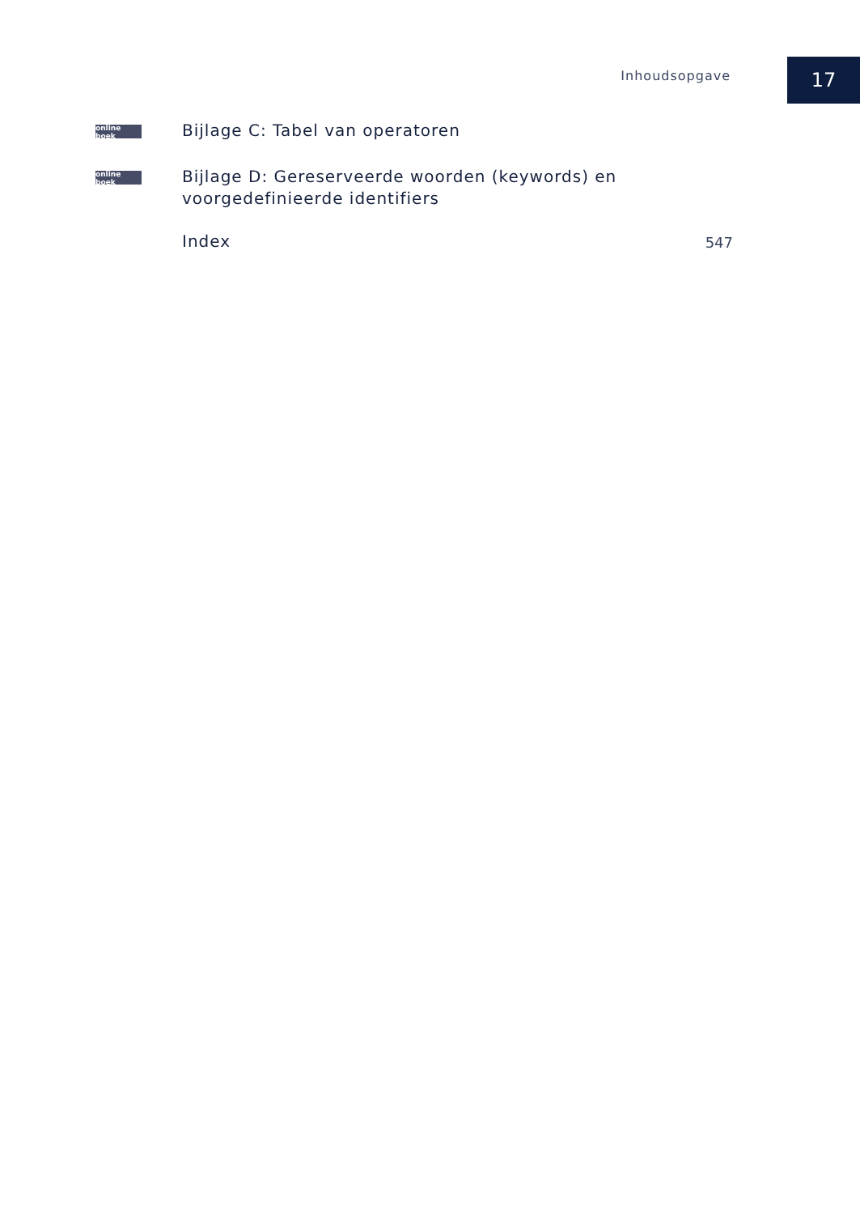Inhoudsopgave
17
online boek
Bijlage C: Tabel van operatoren
online boek
Bijlage D: Gereserveerde woorden (keywords) en
voorgedefinieerde identifiers
Index
547